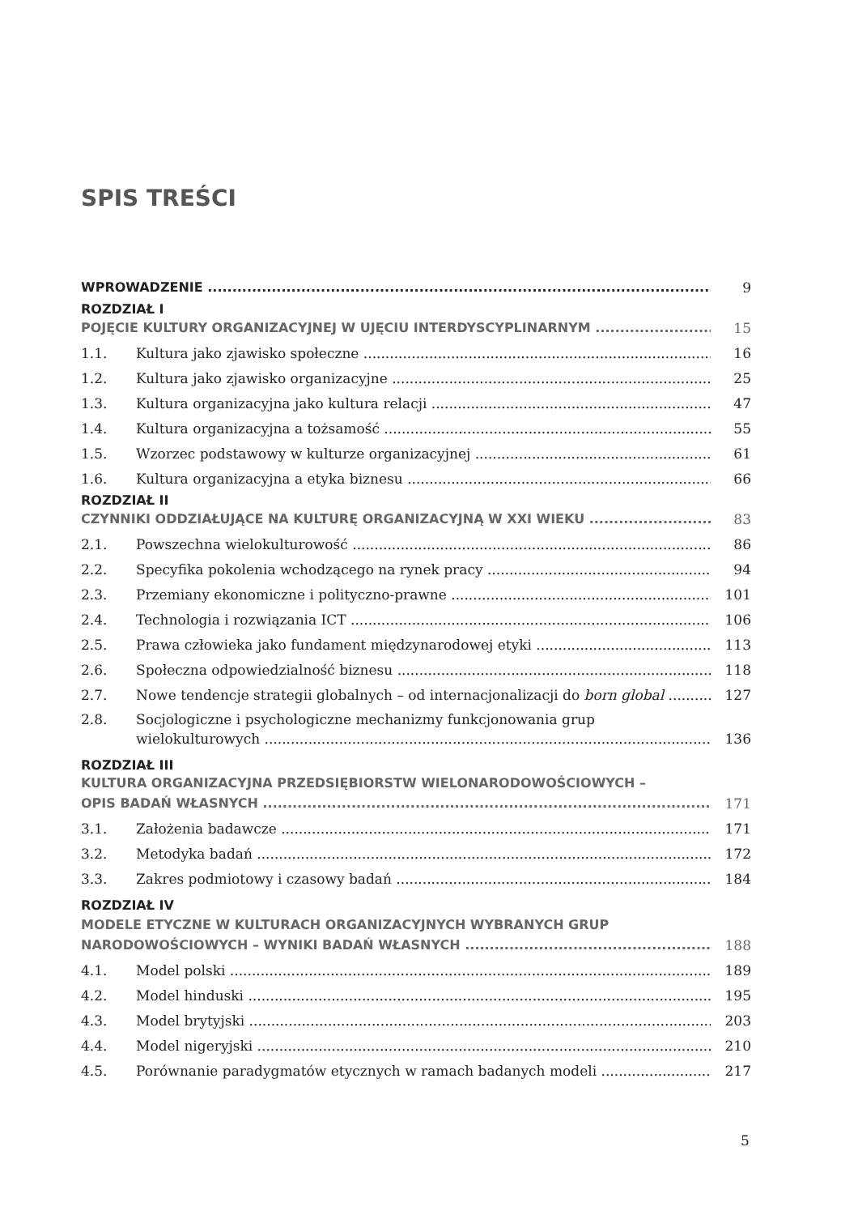SPIS TREŚCI
WPROWADZENIE 9
ROZDZIAŁ I
POJĘCIE KULTURY ORGANIZACYJNEJ W UJĘCIU INTERDYSCYPLINARNYM 15
1.1. Kultura jako zjawisko społeczne 16
1.2. Kultura jako zjawisko organizacyjne 25
1.3. Kultura organizacyjna jako kultura relacji 47
1.4. Kultura organizacyjna a tożsamość 55
1.5. Wzorzec podstawowy w kulturze organizacyjnej 61
1.6. Kultura organizacyjna a etyka biznesu 66
ROZDZIAŁ II
CZYNNIKI ODDZIAŁUJĄCE NA KULTURĘ ORGANIZACYJNĄ W XXI WIEKU 83
2.1. Powszechna wielokulturowość 86
2.2. Specyfika pokolenia wchodzącego na rynek pracy 94
2.3. Przemiany ekonomiczne i polityczno-prawne 101
2.4. Technologia i rozwiązania ICT 106
2.5. Prawa człowieka jako fundament międzynarodowej etyki 113
2.6. Społeczna odpowiedzialność biznesu 118
2.7. Nowe tendencje strategii globalnych – od internacjonalizacji do born global 127
2.8. Socjologiczne i psychologiczne mechanizmy funkcjonowania grup
wielokulturowych 136
ROZDZIAŁ III
KULTURA ORGANIZACYJNA PRZEDSIĘBIORSTW WIELONARODOWOŚCIOWYCH –
OPIS BADAŃ WŁASNYCH 171
3.1. Założenia badawcze 171
3.2. Metodyka badań 172
3.3. Zakres podmiotowy i czasowy badań 184
ROZDZIAŁ IV
MODELE ETYCZNE W KULTURACH ORGANIZACYJNYCH WYBRANYCH GRUP
NARODOWOŚCIOWYCH – WYNIKI BADAŃ WŁASNYCH 188
4.1. Model polski 189
4.2. Model hinduski 195
4.3. Model brytyjski 203
4.4. Model nigeryjski 210
4.5. Porównanie paradygmatów etycznych w ramach badanych modeli 217
5